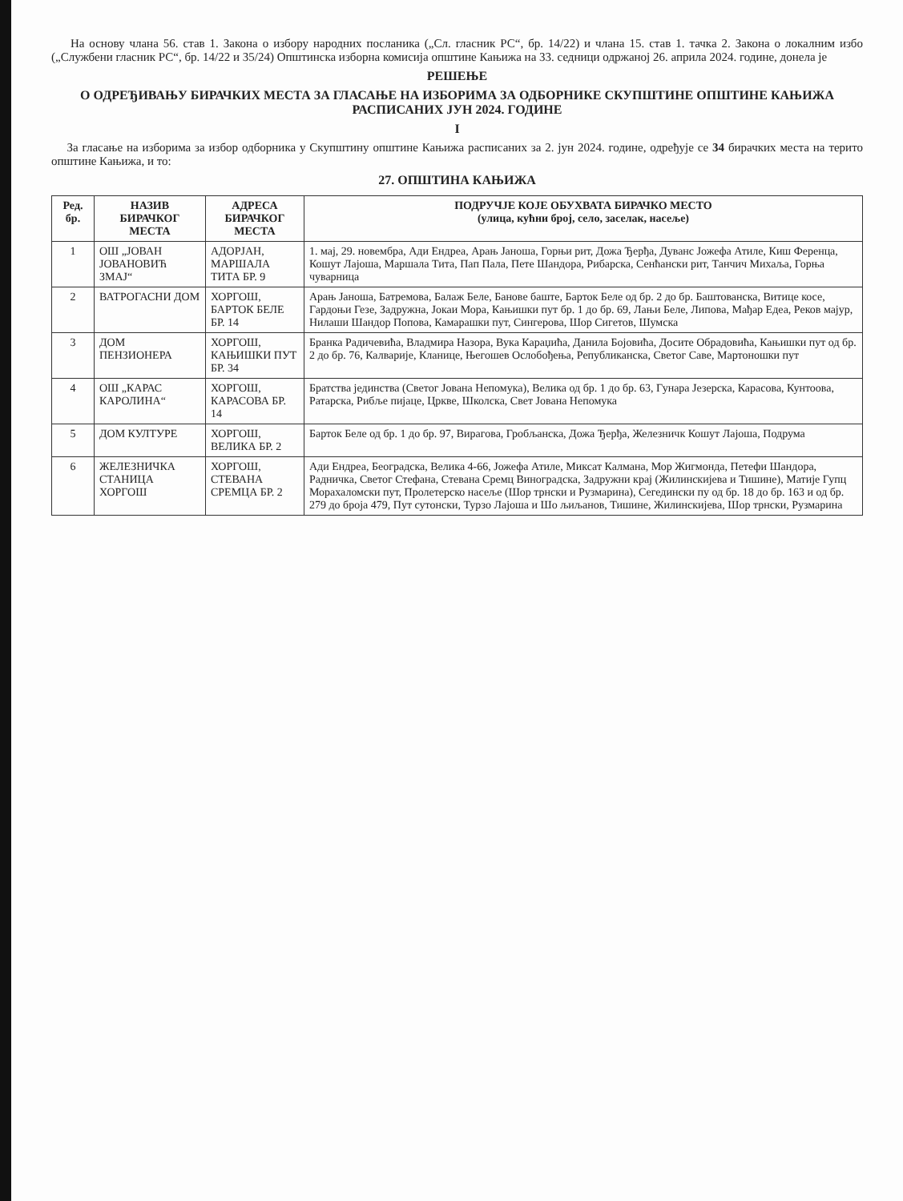На основу члана 56. став 1. Закона о избору народних посланика („Сл. гласник РС“, бр. 14/22) и члана 15. став 1. тачка 2. Закона о локалним избо („Службени гласник РС“, бр. 14/22 и 35/24) Општинска изборна комисија општине Кањижа на 33. седници одржаној 26. априла 2024. године, донела је
РЕШЕЊЕ
О ОДРЕЂИВАЊУ БИРАЧКИХ МЕСТА ЗА ГЛАСАЊЕ НА ИЗБОРИМА ЗА ОДБОРНИКЕ СКУПШТИНЕ ОПШТИНЕ КАЊИЖА РАСПИСАНИХ ЈУН 2024. ГОДИНЕ
I
За гласање на изборима за избор одборника у Скупштину општине Кањижа расписаних за 2. јун 2024. године, одређује се 34 бирачких места на терито општине Кањижа, и то:
27. ОПШТИНА КАЊИЖА
| Ред. бр. | НАЗИВ БИРАЧКОГ МЕСТА | АДРЕСА БИРАЧКОГ МЕСТА | ПОДРУЧЈЕ КОЈЕ ОБУХВАТА БИРАЧКО МЕСТО (улица, кућни број, село, заселак, насеље) |
| --- | --- | --- | --- |
| 1 | ОШ „ЈОВАН ЈОВАНОВИЋ ЗМАЈ“ | АДОРЈАН, МАРШАЛА ТИТА БР. 9 | 1. мај, 29. новембра, Ади Ендреа, Арањ Јаноша, Горњи рит, Дожа Ђерђа, Дуванс Јожефа Атиле, Киш Ференца, Кошут Лајоша, Маршала Тита, Пап Пала, Пете Шандора, Рибарска, Сенћански рит, Танчич Михаља, Горња чуварница |
| 2 | ВАТРОГАСНИ ДОМ | ХОРГОШ, БАРТОК БЕЛЕ БР. 14 | Арањ Јаноша, Батремова, Балаж Беле, Банове баште, Барток Беле од бр. 2 до бр. Баштованска, Витице косе, Гардоњи Гезе, Задружна, Јокаи Мора, Кањишки пут бр. 1 до бр. 69, Лањи Беле, Липова, Мађар Едеа, Реков мајур, Нилаши Шандор Попова, Камарашки пут, Сингерова, Шор Сигетов, Шумска |
| 3 | ДОМ ПЕНЗИОНЕРА | ХОРГОШ, КАЊИШКИ ПУТ БР. 34 | Бранка Радичевића, Владмира Назора, Вука Караџића, Данила Бојовића, Досите Обрадовића, Кањишки пут од бр. 2 до бр. 76, Калварије, Кланице, Његошев Ослобођења, Републиканска, Светог Саве, Мартоношки пут |
| 4 | ОШ „КАРАС КАРОЛИНА“ | ХОРГОШ, КАРАСОВА БР. 14 | Братства јединства (Светог Јована Непомука), Велика од бр. 1 до бр. 63, Гунара Језерска, Карасова, Кунтоова, Ратарска, Рибље пијаце, Цркве, Школска, Свет Јована Непомука |
| 5 | ДОМ КУЛТУРЕ | ХОРГОШ, ВЕЛИКА БР. 2 | Барток Беле од бр. 1 до бр. 97, Вирагова, Гробљанска, Дожа Ђерђа, Железничк Кошут Лајоша, Подрума |
| 6 | ЖЕЛЕЗНИЧКА СТАНИЦА ХОРГОШ | ХОРГОШ, СТЕВАНА СРЕМЦА БР. 2 | Ади Ендреа, Београдска, Велика 4-66, Јожефа Атиле, Миксат Калмана, Мор Жигмонда, Петефи Шандора, Радничка, Светог Стефана, Стевана Сремц Виноградска, Задружни крај (Жилинскијева и Тишине), Матије Гупц Морахаломски пут, Пролетерско насеље (Шор трнски и Рузмарина), Сегедински пу од бр. 18 до бр. 163 и од бр. 279 до броја 479, Пут сутонски, Турзо Лајоша и Шо љиљанов, Тишине, Жилинскијева, Шор трнски, Рузмарина |